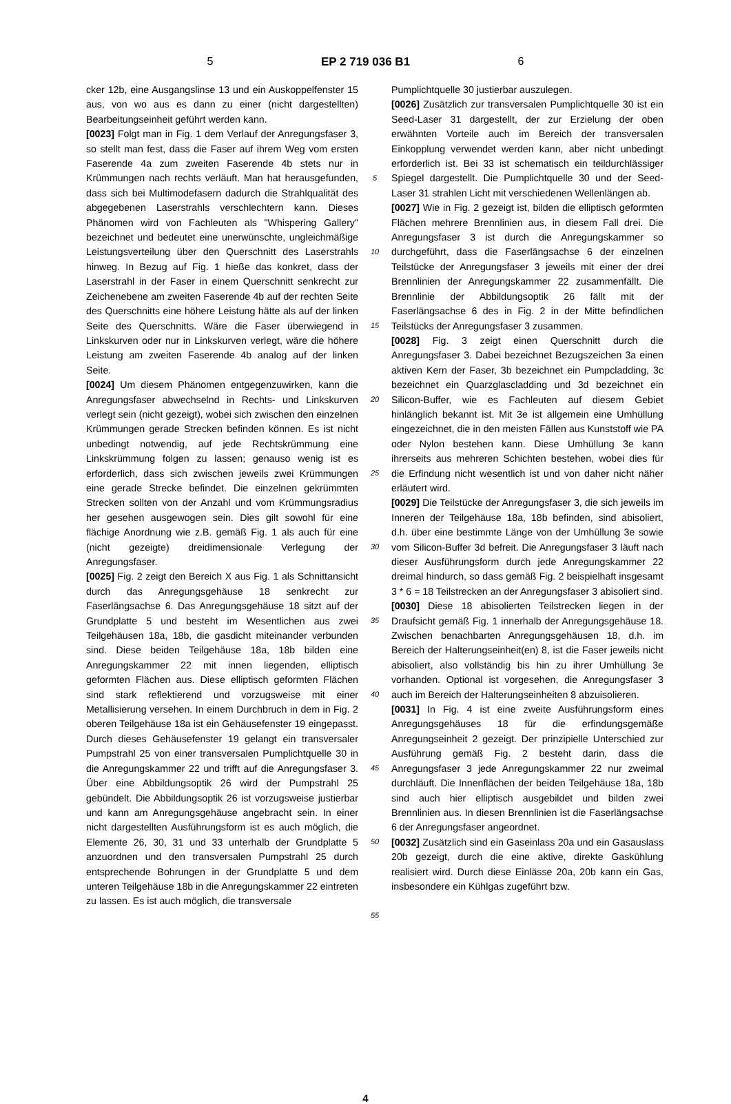5 EP 2 719 036 B1 6
cker 12b, eine Ausgangslinse 13 und ein Auskoppelfenster 15 aus, von wo aus es dann zu einer (nicht dargestellten) Bearbeitungseinheit geführt werden kann.
[0023] Folgt man in Fig. 1 dem Verlauf der Anregungsfaser 3, so stellt man fest, dass die Faser auf ihrem Weg vom ersten Faserende 4a zum zweiten Faserende 4b stets nur in Krümmungen nach rechts verläuft. Man hat herausgefunden, dass sich bei Multimodefasern dadurch die Strahlqualität des abgegebenen Laserstrahls verschlechtern kann. Dieses Phänomen wird von Fachleuten als "Whispering Gallery" bezeichnet und bedeutet eine unerwünschte, ungleichmäßige Leistungsverteilung über den Querschnitt des Laserstrahls hinweg. In Bezug auf Fig. 1 hieße das konkret, dass der Laserstrahl in der Faser in einem Querschnitt senkrecht zur Zeichenebene am zweiten Faserende 4b auf der rechten Seite des Querschnitts eine höhere Leistung hätte als auf der linken Seite des Querschnitts. Wäre die Faser überwiegend in Linkskurven oder nur in Linkskurven verlegt, wäre die höhere Leistung am zweiten Faserende 4b analog auf der linken Seite.
[0024] Um diesem Phänomen entgegenzuwirken, kann die Anregungsfaser abwechselnd in Rechts- und Linkskurven verlegt sein (nicht gezeigt), wobei sich zwischen den einzelnen Krümmungen gerade Strecken befinden können. Es ist nicht unbedingt notwendig, auf jede Rechtskrümmung eine Linkskrümmung folgen zu lassen; genauso wenig ist es erforderlich, dass sich zwischen jeweils zwei Krümmungen eine gerade Strecke befindet. Die einzelnen gekrümmten Strecken sollten von der Anzahl und vom Krümmungsradius her gesehen ausgewogen sein. Dies gilt sowohl für eine flächige Anordnung wie z.B. gemäß Fig. 1 als auch für eine (nicht gezeigte) dreidimensionale Verlegung der Anregungsfaser.
[0025] Fig. 2 zeigt den Bereich X aus Fig. 1 als Schnittansicht durch das Anregungsgehäuse 18 senkrecht zur Faserlängsachse 6. Das Anregungsgehäuse 18 sitzt auf der Grundplatte 5 und besteht im Wesentlichen aus zwei Teilgehäusen 18a, 18b, die gasdicht miteinander verbunden sind. Diese beiden Teilgehäuse 18a, 18b bilden eine Anregungskammer 22 mit innen liegenden, elliptisch geformten Flächen aus. Diese elliptisch geformten Flächen sind stark reflektierend und vorzugsweise mit einer Metallisierung versehen. In einem Durchbruch in dem in Fig. 2 oberen Teilgehäuse 18a ist ein Gehäusefenster 19 eingepasst. Durch dieses Gehäusefenster 19 gelangt ein transversaler Pumpstrahl 25 von einer transversalen Pumplichtquelle 30 in die Anregungskammer 22 und trifft auf die Anregungsfaser 3. Über eine Abbildungsoptik 26 wird der Pumpstrahl 25 gebündelt. Die Abbildungsoptik 26 ist vorzugsweise justierbar und kann am Anregungsgehäuse angebracht sein. In einer nicht dargestellten Ausführungsform ist es auch möglich, die Elemente 26, 30, 31 und 33 unterhalb der Grundplatte 5 anzuordnen und den transversalen Pumpstrahl 25 durch entsprechende Bohrungen in der Grundplatte 5 und dem unteren Teilgehäuse 18b in die Anregungskammer 22 eintreten zu lassen. Es ist auch möglich, die transversale
5
10
15
20
25
30
35
40
45
50
55
Pumplichtquelle 30 justierbar auszulegen.
[0026] Zusätzlich zur transversalen Pumplichtquelle 30 ist ein Seed-Laser 31 dargestellt, der zur Erzielung der oben erwähnten Vorteile auch im Bereich der transversalen Einkopplung verwendet werden kann, aber nicht unbedingt erforderlich ist. Bei 33 ist schematisch ein teildurchlässiger Spiegel dargestellt. Die Pumplichtquelle 30 und der Seed-Laser 31 strahlen Licht mit verschiedenen Wellenlängen ab.
[0027] Wie in Fig. 2 gezeigt ist, bilden die elliptisch geformten Flächen mehrere Brennlinien aus, in diesem Fall drei. Die Anregungsfaser 3 ist durch die Anregungskammer so durchgeführt, dass die Faserlängsachse 6 der einzelnen Teilstücke der Anregungsfaser 3 jeweils mit einer der drei Brennlinien der Anregungskammer 22 zusammenfällt. Die Brennlinie der Abbildungsoptik 26 fällt mit der Faserlängsachse 6 des in Fig. 2 in der Mitte befindlichen Teilstücks der Anregungsfaser 3 zusammen.
[0028] Fig. 3 zeigt einen Querschnitt durch die Anregungsfaser 3. Dabei bezeichnet Bezugszeichen 3a einen aktiven Kern der Faser, 3b bezeichnet ein Pumpcladding, 3c bezeichnet ein Quarzglascladding und 3d bezeichnet ein Silicon-Buffer, wie es Fachleuten auf diesem Gebiet hinlänglich bekannt ist. Mit 3e ist allgemein eine Umhüllung eingezeichnet, die in den meisten Fällen aus Kunststoff wie PA oder Nylon bestehen kann. Diese Umhüllung 3e kann ihrerseits aus mehreren Schichten bestehen, wobei dies für die Erfindung nicht wesentlich ist und von daher nicht näher erläutert wird.
[0029] Die Teilstücke der Anregungsfaser 3, die sich jeweils im Inneren der Teilgehäuse 18a, 18b befinden, sind abisoliert, d.h. über eine bestimmte Länge von der Umhüllung 3e sowie vom Silicon-Buffer 3d befreit. Die Anregungsfaser 3 läuft nach dieser Ausführungsform durch jede Anregungskammer 22 dreimal hindurch, so dass gemäß Fig. 2 beispielhaft insgesamt 3 * 6 = 18 Teilstrecken an der Anregungsfaser 3 abisoliert sind.
[0030] Diese 18 abisolierten Teilstrecken liegen in der Draufsicht gemäß Fig. 1 innerhalb der Anregungsgehäuse 18. Zwischen benachbarten Anregungsgehäusen 18, d.h. im Bereich der Halterungseinheit(en) 8, ist die Faser jeweils nicht abisoliert, also vollständig bis hin zu ihrer Umhüllung 3e vorhanden. Optional ist vorgesehen, die Anregungsfaser 3 auch im Bereich der Halterungseinheiten 8 abzuisolieren.
[0031] In Fig. 4 ist eine zweite Ausführungsform eines Anregungsgehäuses 18 für die erfindungsgemäße Anregungseinheit 2 gezeigt. Der prinzipielle Unterschied zur Ausführung gemäß Fig. 2 besteht darin, dass die Anregungsfaser 3 jede Anregungskammer 22 nur zweimal durchläuft. Die Innenflächen der beiden Teilgehäuse 18a, 18b sind auch hier elliptisch ausgebildet und bilden zwei Brennlinien aus. In diesen Brennlinien ist die Faserlängsachse 6 der Anregungsfaser angeordnet.
[0032] Zusätzlich sind ein Gaseinlass 20a und ein Gasauslass 20b gezeigt, durch die eine aktive, direkte Gaskühlung realisiert wird. Durch diese Einlässe 20a, 20b kann ein Gas, insbesondere ein Kühlgas zugeführt bzw.
4